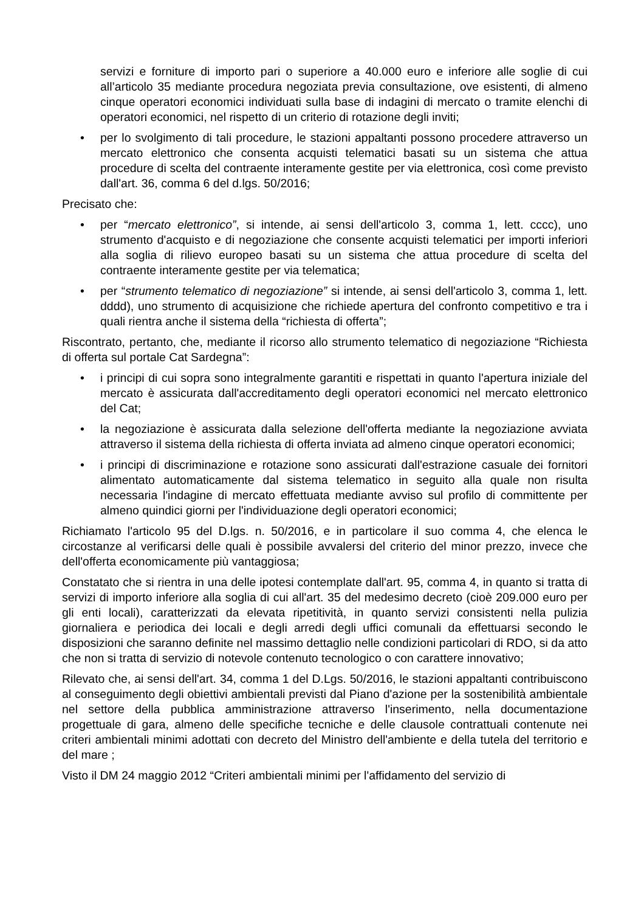servizi e forniture di importo pari o superiore a 40.000 euro e inferiore alle soglie di cui all’articolo 35 mediante procedura negoziata previa consultazione, ove esistenti, di almeno cinque operatori economici individuati sulla base di indagini di mercato o tramite elenchi di operatori economici, nel rispetto di un criterio di rotazione degli inviti;
• per lo svolgimento di tali procedure, le stazioni appaltanti possono procedere attraverso un mercato elettronico che consenta acquisti telematici basati su un sistema che attua procedure di scelta del contraente interamente gestite per via elettronica, così come previsto dall'art. 36, comma 6 del d.lgs. 50/2016;
Precisato che:
• per “mercato elettronico”, si intende, ai sensi dell'articolo 3, comma 1, lett. cccc), uno strumento d'acquisto e di negoziazione che consente acquisti telematici per importi inferiori alla soglia di rilievo europeo basati su un sistema che attua procedure di scelta del contraente interamente gestite per via telematica;
• per “strumento telematico di negoziazione” si intende, ai sensi dell'articolo 3, comma 1, lett. dddd), uno strumento di acquisizione che richiede apertura del confronto competitivo e tra i quali rientra anche il sistema della “richiesta di offerta”;
Riscontrato, pertanto, che, mediante il ricorso allo strumento telematico di negoziazione “Richiesta di offerta sul portale Cat Sardegna”:
• i principi di cui sopra sono integralmente garantiti e rispettati in quanto l'apertura iniziale del mercato è assicurata dall'accreditamento degli operatori economici nel mercato elettronico del Cat;
• la negoziazione è assicurata dalla selezione dell'offerta mediante la negoziazione avviata attraverso il sistema della richiesta di offerta inviata ad almeno cinque operatori economici;
• i principi di discriminazione e rotazione sono assicurati dall'estrazione casuale dei fornitori alimentato automaticamente dal sistema telematico in seguito alla quale non risulta necessaria l'indagine di mercato effettuata mediante avviso sul profilo di committente per almeno quindici giorni per l'individuazione degli operatori economici;
Richiamato l'articolo 95 del D.lgs. n. 50/2016, e in particolare il suo comma 4, che elenca le circostanze al verificarsi delle quali è possibile avvalersi del criterio del minor prezzo, invece che dell'offerta economicamente più vantaggiosa;
Constatato che si rientra in una delle ipotesi contemplate dall'art. 95, comma 4, in quanto si tratta di servizi di importo inferiore alla soglia di cui all'art. 35 del medesimo decreto (cioè 209.000 euro per gli enti locali), caratterizzati da elevata ripetitività, in quanto servizi consistenti nella pulizia giornaliera e periodica dei locali e degli arredi degli uffici comunali da effettuarsi secondo le disposizioni che saranno definite nel massimo dettaglio nelle condizioni particolari di RDO, si da atto che non si tratta di servizio di notevole contenuto tecnologico o con carattere innovativo;
Rilevato che, ai sensi dell'art. 34, comma 1 del D.Lgs. 50/2016, le stazioni appaltanti contribuiscono al conseguimento degli obiettivi ambientali previsti dal Piano d'azione per la sostenibilità ambientale nel settore della pubblica amministrazione attraverso l'inserimento, nella documentazione progettuale di gara, almeno delle specifiche tecniche e delle clausole contrattuali contenute nei criteri ambientali minimi adottati con decreto del Ministro dell'ambiente e della tutela del territorio e del mare ;
Visto il DM 24 maggio 2012 “Criteri ambientali minimi per l'affidamento del servizio di